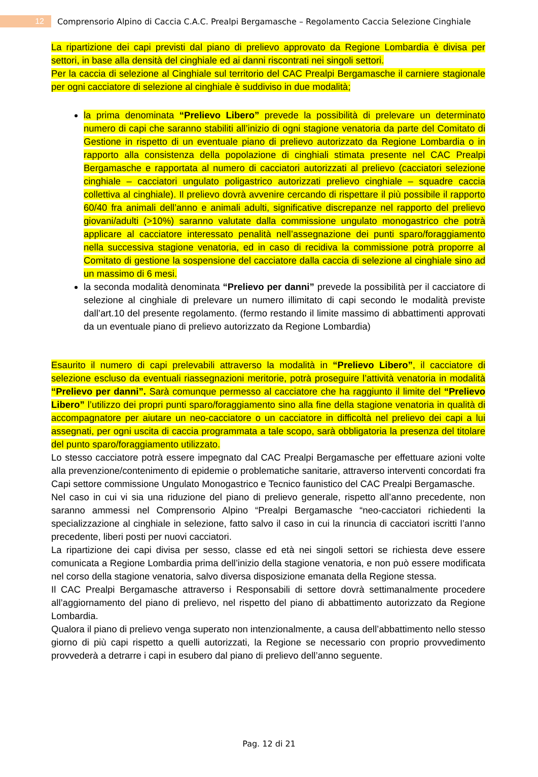12
Comprensorio Alpino di Caccia C.A.C. Prealpi Bergamasche – Regolamento Caccia Selezione Cinghiale
La ripartizione dei capi previsti dal piano di prelievo approvato da Regione Lombardia è divisa per settori, in base alla densità del cinghiale ed ai danni riscontrati nei singoli settori.
Per la caccia di selezione al Cinghiale sul territorio del CAC Prealpi Bergamasche il carniere stagionale per ogni cacciatore di selezione al cinghiale è suddiviso in due modalità;
la prima denominata “Prelievo Libero” prevede la possibilità di prelevare un determinato numero di capi che saranno stabiliti all’inizio di ogni stagione venatoria da parte del Comitato di Gestione in rispetto di un eventuale piano di prelievo autorizzato da Regione Lombardia o in rapporto alla consistenza della popolazione di cinghiali stimata presente nel CAC Prealpi Bergamasche e rapportata al numero di cacciatori autorizzati al prelievo (cacciatori selezione cinghiale – cacciatori ungulato poligastrico autorizzati prelievo cinghiale – squadre caccia collettiva al cinghiale). Il prelievo dovrà avvenire cercando di rispettare il più possibile il rapporto 60/40 fra animali dell’anno e animali adulti, significative discrepanze nel rapporto del prelievo giovani/adulti (>10%) saranno valutate dalla commissione ungulato monogastrico che potrà applicare al cacciatore interessato penalità nell’assegnazione dei punti sparo/foraggiamento nella successiva stagione venatoria, ed in caso di recidiva la commissione potrà proporre al Comitato di gestione la sospensione del cacciatore dalla caccia di selezione al cinghiale sino ad un massimo di 6 mesi.
la seconda modalità denominata “Prelievo per danni” prevede la possibilità per il cacciatore di selezione al cinghiale di prelevare un numero illimitato di capi secondo le modalità previste dall’art.10 del presente regolamento. (fermo restando il limite massimo di abbattimenti approvati da un eventuale piano di prelievo autorizzato da Regione Lombardia)
Esaurito il numero di capi prelevabili attraverso la modalità in “Prelievo Libero”, il cacciatore di selezione escluso da eventuali riassegnazioni meritorie, potrà proseguire l’attività venatoria in modalità “Prelievo per danni”. Sarà comunque permesso al cacciatore che ha raggiunto il limite del “Prelievo Libero” l’utilizzo dei propri punti sparo/foraggiamento sino alla fine della stagione venatoria in qualità di accompagnatore per aiutare un neo-cacciatore o un cacciatore in difficoltà nel prelievo dei capi a lui assegnati, per ogni uscita di caccia programmata a tale scopo, sarà obbligatoria la presenza del titolare del punto sparo/foraggiamento utilizzato.
Lo stesso cacciatore potrà essere impegnato dal CAC Prealpi Bergamasche per effettuare azioni volte alla prevenzione/contenimento di epidemie o problematiche sanitarie, attraverso interventi concordati fra Capi settore commissione Ungulato Monogastrico e Tecnico faunistico del CAC Prealpi Bergamasche.
Nel caso in cui vi sia una riduzione del piano di prelievo generale, rispetto all’anno precedente, non saranno ammessi nel Comprensorio Alpino “Prealpi Bergamasche “neo-cacciatori richiedenti la specializzazione al cinghiale in selezione, fatto salvo il caso in cui la rinuncia di cacciatori iscritti l’anno precedente, liberi posti per nuovi cacciatori.
La ripartizione dei capi divisa per sesso, classe ed età nei singoli settori se richiesta deve essere comunicata a Regione Lombardia prima dell’inizio della stagione venatoria, e non può essere modificata nel corso della stagione venatoria, salvo diversa disposizione emanata della Regione stessa.
Il CAC Prealpi Bergamasche attraverso i Responsabili di settore dovrà settimanalmente procedere all’aggiornamento del piano di prelievo, nel rispetto del piano di abbattimento autorizzato da Regione Lombardia.
Qualora il piano di prelievo venga superato non intenzionalmente, a causa dell’abbattimento nello stesso giorno di più capi rispetto a quelli autorizzati, la Regione se necessario con proprio provvedimento provvederà a detrarre i capi in esubero dal piano di prelievo dell’anno seguente.
Pag. 12 di 21